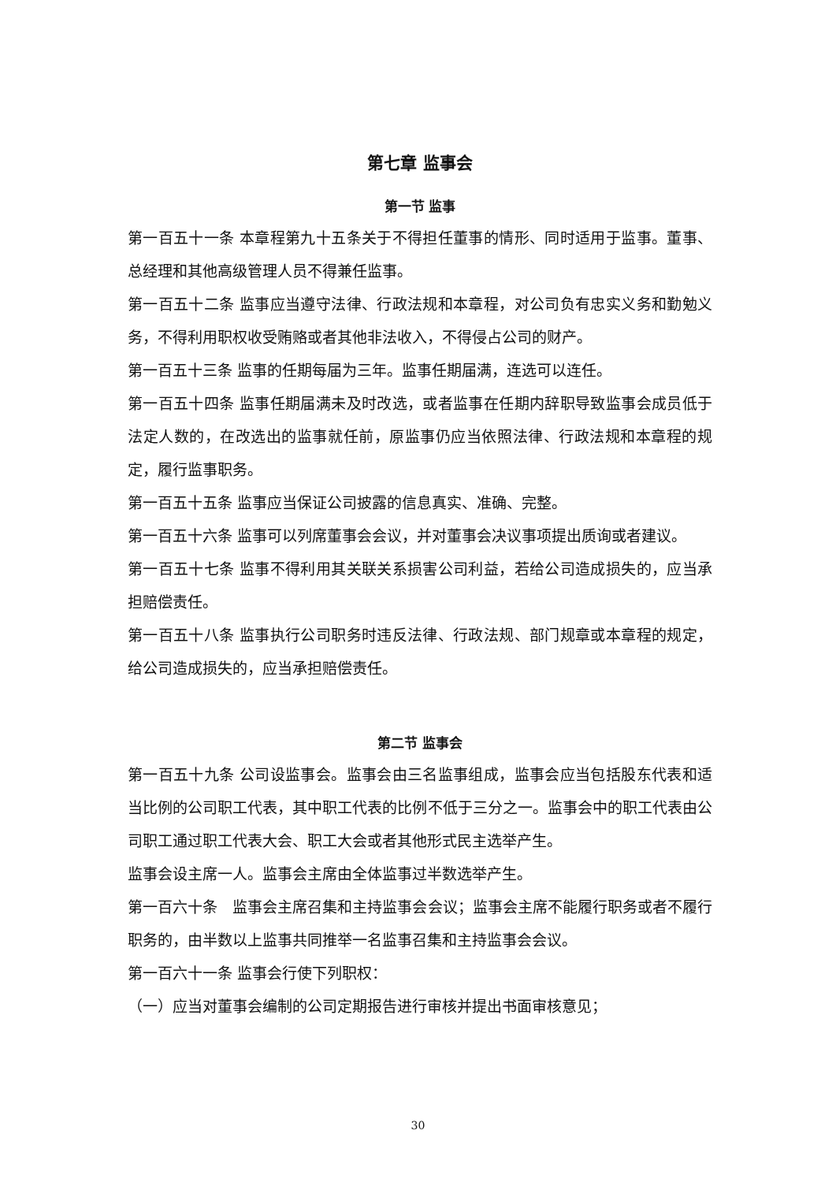第七章 监事会
第一节 监事
第一百五十一条 本章程第九十五条关于不得担任董事的情形、同时适用于监事。董事、总经理和其他高级管理人员不得兼任监事。
第一百五十二条 监事应当遵守法律、行政法规和本章程，对公司负有忠实义务和勤勉义务，不得利用职权收受贿赂或者其他非法收入，不得侵占公司的财产。
第一百五十三条 监事的任期每届为三年。监事任期届满，连选可以连任。
第一百五十四条 监事任期届满未及时改选，或者监事在任期内辞职导致监事会成员低于法定人数的，在改选出的监事就任前，原监事仍应当依照法律、行政法规和本章程的规定，履行监事职务。
第一百五十五条 监事应当保证公司披露的信息真实、准确、完整。
第一百五十六条 监事可以列席董事会会议，并对董事会决议事项提出质询或者建议。
第一百五十七条 监事不得利用其关联关系损害公司利益，若给公司造成损失的，应当承担赔偿责任。
第一百五十八条 监事执行公司职务时违反法律、行政法规、部门规章或本章程的规定，给公司造成损失的，应当承担赔偿责任。
第二节 监事会
第一百五十九条 公司设监事会。监事会由三名监事组成，监事会应当包括股东代表和适当比例的公司职工代表，其中职工代表的比例不低于三分之一。监事会中的职工代表由公司职工通过职工代表大会、职工大会或者其他形式民主选举产生。
监事会设主席一人。监事会主席由全体监事过半数选举产生。
第一百六十条　监事会主席召集和主持监事会会议；监事会主席不能履行职务或者不履行职务的，由半数以上监事共同推举一名监事召集和主持监事会会议。
第一百六十一条 监事会行使下列职权：
（一）应当对董事会编制的公司定期报告进行审核并提出书面审核意见；
30